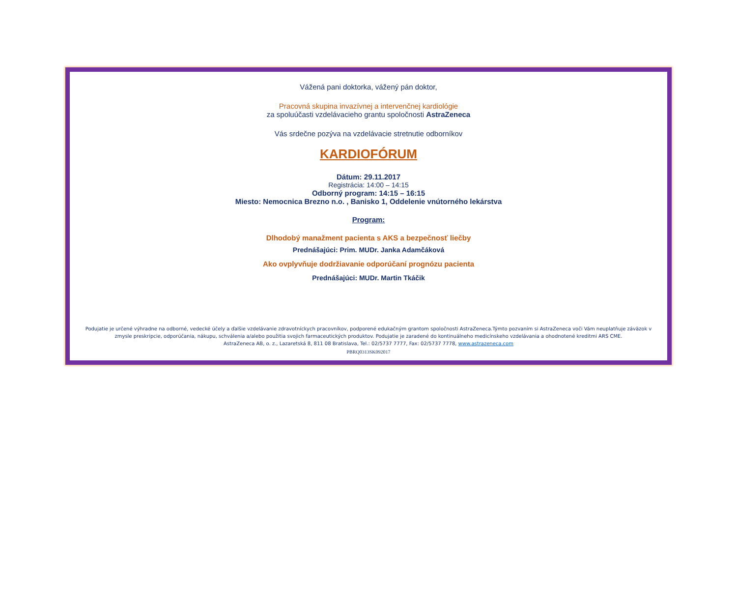Vážená pani doktorka, vážený pán doktor,
Pracovná skupina invazívnej a intervenčnej kardiológie
za spoluúčasti vzdelávacieho grantu spoločnosti AstraZeneca
Vás srdečne pozýva na vzdelávacie stretnutie odborníkov
KARDIOFÓRUM
Dátum: 29.11.2017
Registrácia: 14:00 – 14:15
Odborný program: 14:15 – 16:15
Miesto: Nemocnica Brezno n.o. , Banisko 1, Oddelenie vnútorného lekárstva
Program:
Dlhodobý manažment pacienta s AKS a bezpečnosť liečby
Prednášajúci: Prim. MUDr. Janka Adamčáková
Ako ovplyvňuje dodržiavanie odporúčaní prognózu pacienta
Prednášajúci: MUDr. Martin Tkáčik
Podujatie je určené výhradne na odborné, vedecké účely a ďalšie vzdelávanie zdravotníckych pracovníkov, podporené edukačným grantom spoločnosti AstraZeneca.Týmto pozvaním si AstraZeneca voči Vám neuplatňuje záväzok v zmysle preskripcie, odporúčania, nákupu, schválenia a/alebo použitia svojich farmaceutických produktov. Podujatie je zaradené do kontinuálneho medicínskeho vzdelávania a ohodnotené kreditmi ARS CME.
AstraZeneca AB, o. z., Lazaretská 8, 811 08 Bratislava, Tel.: 02/5737 7777, Fax: 02/5737 7778, www.astrazeneca.com
PBRQ0313SK092017